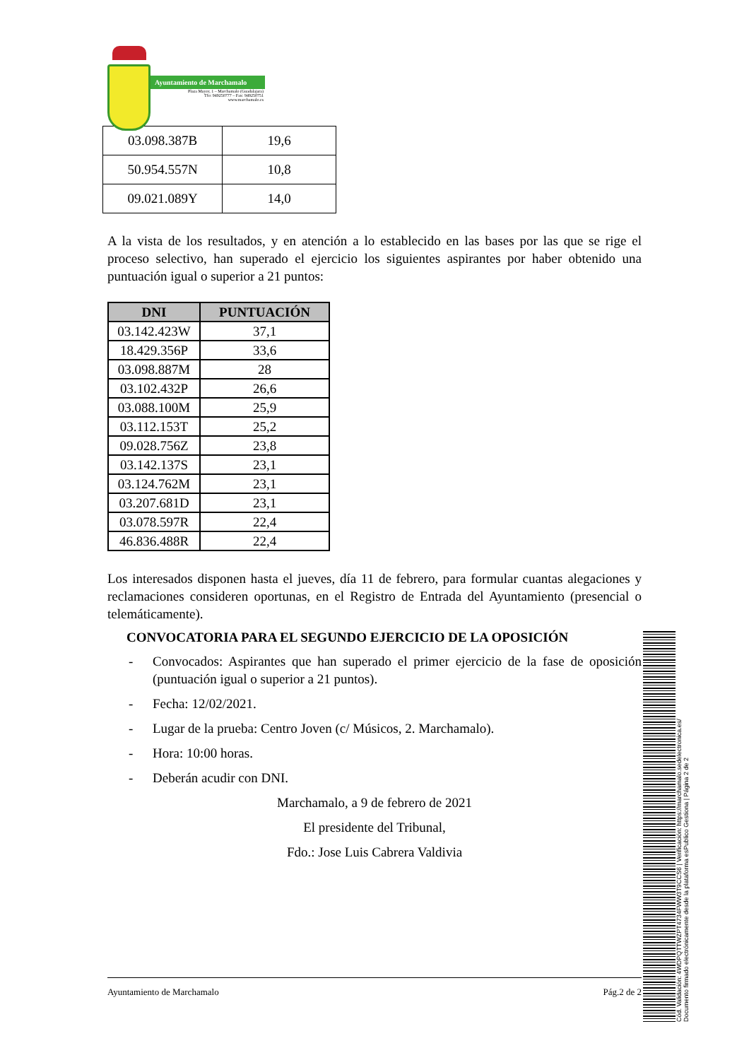Ayuntamiento de Marchamalo
Plaza Mayor, 1 – Marchamalo (Guadalajara)
Tfo: 949250777 – Fax: 949250751
www.marchamalo.es
| 03.098.387B | 19,6 |
| 50.954.557N | 10,8 |
| 09.021.089Y | 14,0 |
A la vista de los resultados, y en atención a lo establecido en las bases por las que se rige el proceso selectivo, han superado el ejercicio los siguientes aspirantes por haber obtenido una puntuación igual o superior a 21 puntos:
| DNI | PUNTUACIÓN |
| --- | --- |
| 03.142.423W | 37,1 |
| 18.429.356P | 33,6 |
| 03.098.887M | 28 |
| 03.102.432P | 26,6 |
| 03.088.100M | 25,9 |
| 03.112.153T | 25,2 |
| 09.028.756Z | 23,8 |
| 03.142.137S | 23,1 |
| 03.124.762M | 23,1 |
| 03.207.681D | 23,1 |
| 03.078.597R | 22,4 |
| 46.836.488R | 22,4 |
Los interesados disponen hasta el jueves, día 11 de febrero, para formular cuantas alegaciones y reclamaciones consideren oportunas, en el Registro de Entrada del Ayuntamiento (presencial o telemáticamente).
CONVOCATORIA PARA EL SEGUNDO EJERCICIO DE LA OPOSICIÓN
- Convocados: Aspirantes que han superado el primer ejercicio de la fase de oposición (puntuación igual o superior a 21 puntos).
- Fecha: 12/02/2021.
- Lugar de la prueba: Centro Joven (c/ Músicos, 2. Marchamalo).
- Hora: 10:00 horas.
- Deberán acudir con DNI.
Marchamalo, a 9 de febrero de 2021
El presidente del Tribunal,
Fdo.: Jose Luis Cabrera Valdivia
Ayuntamiento de Marchamalo Pág.2 de 2
Cód. Validación: 4WDPQTTWZPT4734FWW3T9CCS6 | Verificación: https://marchamalo.sedelectronica.es/
Documento firmado electrónicamente desde la plataforma esPublico Gestiona | Página 2 de 2